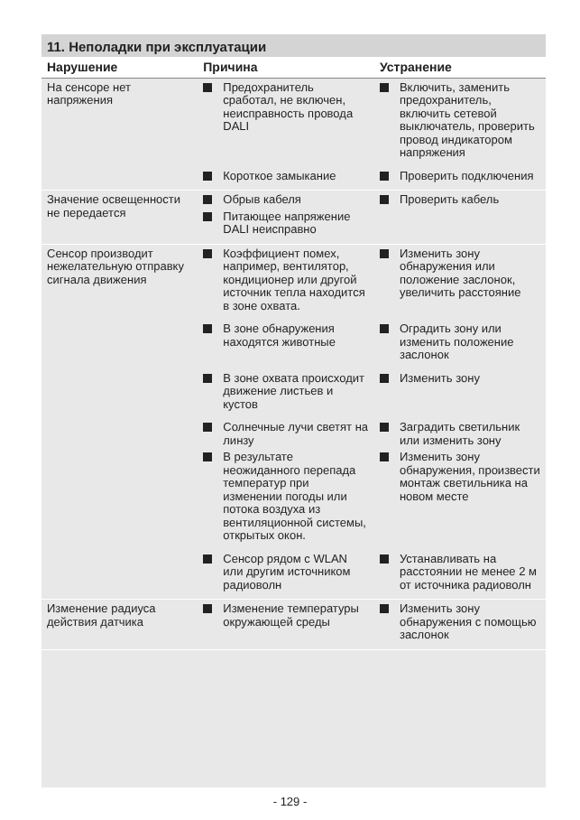11. Неполадки при эксплуатации
| Нарушение | Причина | Устранение |
| --- | --- | --- |
| На сенсоре нет напряжения | Предохранитель сработал, не включен, неисправность провода DALI | Включить, заменить предохранитель, включить сетевой выключатель, проверить провод индикатором напряжения |
| | Короткое замыкание | Проверить подключения |
| Значение освещенности не передается | Обрыв кабеля Питающее напряжение DALI неисправно | Проверить кабель |
| Сенсор производит нежелательную отправку сигнала движения | Коэффициент помех, например, вентилятор, кондиционер или другой источник тепла находится в зоне охвата. | Изменить зону обнаружения или положение заслонок, увеличить расстояние |
| | В зоне обнаружения находятся животные | Оградить зону или изменить положение заслонок |
| | В зоне охвата происходит движение листьев и кустов | Изменить зону |
| | Солнечные лучи светят на линзу В результате неожиданного перепада температур при изменении погоды или потока воздуха из вентиляционной системы, открытых окон. | Заградить светильник или изменить зону Изменить зону обнаружения, произвести монтаж светильника на новом месте |
| | Сенсор рядом с WLAN или другим источником радиоволн | Устанавливать на расстоянии не менее 2 м от источника радиоволн |
| Изменение радиуса действия датчика | Изменение температуры окружающей среды | Изменить зону обнаружения с помощью заслонок |
- 129 -